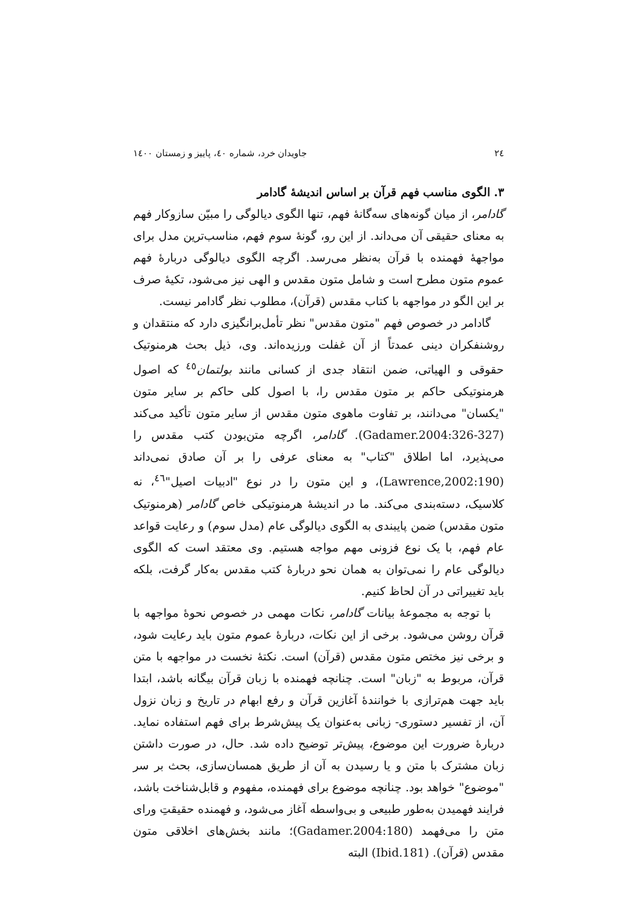۲٤ جاویدان خرد، شماره ٤٠، پاییز و زمستان ١٤٠٠
۳. الگوی مناسب فهم قرآن بر اساس اندیشهٔ گادامر
گادامر، از میان گونه‌های سه‌گانهٔ فهم، تنها الگوی دیالوگی را مبیّن سازوکار فهم به معنای حقیقی آن می‌داند. از این رو، گونهٔ سوم فهم، مناسب‌ترین مدل برای مواجههٔ فهمنده با قرآن به‌نظر می‌رسد. اگرچه الگوی دیالوگی دربارهٔ فهم عموم متون مطرح است و شامل متون مقدس و الهی نیز می‌شود، تکیهٔ صرف بر این الگو در مواجهه با کتاب مقدس (قرآن)، مطلوب نظر گادامر نیست.
گادامر در خصوص فهم "متون مقدس" نظر تأمل‌برانگیزی دارد که منتقدان و روشنفکران دینی عمدتاً از آن غفلت ورزیده‌اند. وی، ذیل بحث هرمنوتیک حقوقی و الهیاتی، ضمن انتقاد جدی از کسانی مانند بولتمان<sup>٤٥</sup> که اصول هرمنوتیکی حاکم بر متون مقدس را، با اصول کلی حاکم بر سایر متون "یکسان" می‌دانند، بر تفاوت ماهوی متون مقدس از سایر متون تأکید می‌کند (Gadamer.2004:326-327). گادامر، اگرچه متن‌بودن کتب مقدس را می‌پذیرد، اما اطلاق "کتاب" به معنای عرفی را بر آن صادق نمی‌داند (Lawrence,2002:190)، و این متون را در نوع "ادبیات اصیل"<sup>٤٦</sup>، نه کلاسیک، دسته‌بندی می‌کند. ما در اندیشهٔ هرمنوتیکی خاص گادامر (هرمنوتیک متون مقدس) ضمن پایبندی به الگوی دیالوگی عام (مدل سوم) و رعایت قواعد عام فهم، با یک نوع فزونی مهم مواجه هستیم. وی معتقد است که الگوی دیالوگی عام را نمی‌توان به همان نحو دربارهٔ کتب مقدس به‌کار گرفت، بلکه باید تغییراتی در آن لحاظ کنیم.
با توجه به مجموعهٔ بیانات گادامر، نکات مهمی در خصوص نحوهٔ مواجهه با قرآن روشن می‌شود. برخی از این نکات، دربارهٔ عموم متون باید رعایت شود، و برخی نیز مختص متون مقدس (قرآن) است. نکتهٔ نخست در مواجهه با متن قرآن، مربوط به "زبان" است. چنانچه فهمنده با زبان قرآن بیگانه باشد، ابتدا باید جهت هم‌ترازی با خوانندهٔ آغازین قرآن و رفع ابهام در تاریخ و زبان نزول آن، از تفسیر دستوری- زبانی به‌عنوان یک پیش‌شرط برای فهم استفاده نماید. دربارهٔ ضرورت این موضوع، پیش‌تر توضیح داده شد. حال، در صورت داشتن زبان مشترک با متن و یا رسیدن به آن از طریق همسان‌سازی، بحث بر سر "موضوع" خواهد بود. چنانچه موضوع برای فهمنده، مفهوم و قابل‌شناخت باشد، فرایند فهمیدن به‌طور طبیعی و بی‌واسطه آغاز می‌شود، و فهمنده حقیقتِ ورای متن را می‌فهمد (Gadamer.2004:180)؛ مانند بخش‌های اخلاقی متون مقدس (قرآن). (Ibid.181) البته